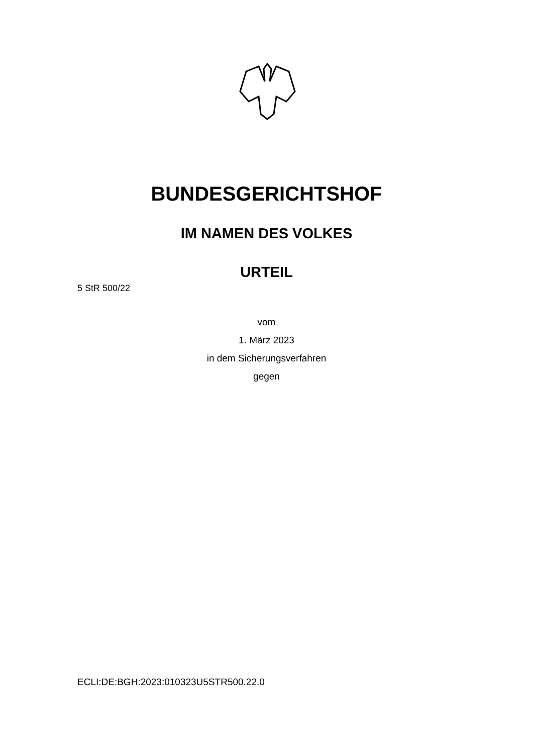BUNDESGERICHTSHOF
IM NAMEN DES VOLKES
URTEIL
5 StR 500/22
vom
1. März 2023
in dem Sicherungsverfahren
gegen
ECLI:DE:BGH:2023:010323U5STR500.22.0